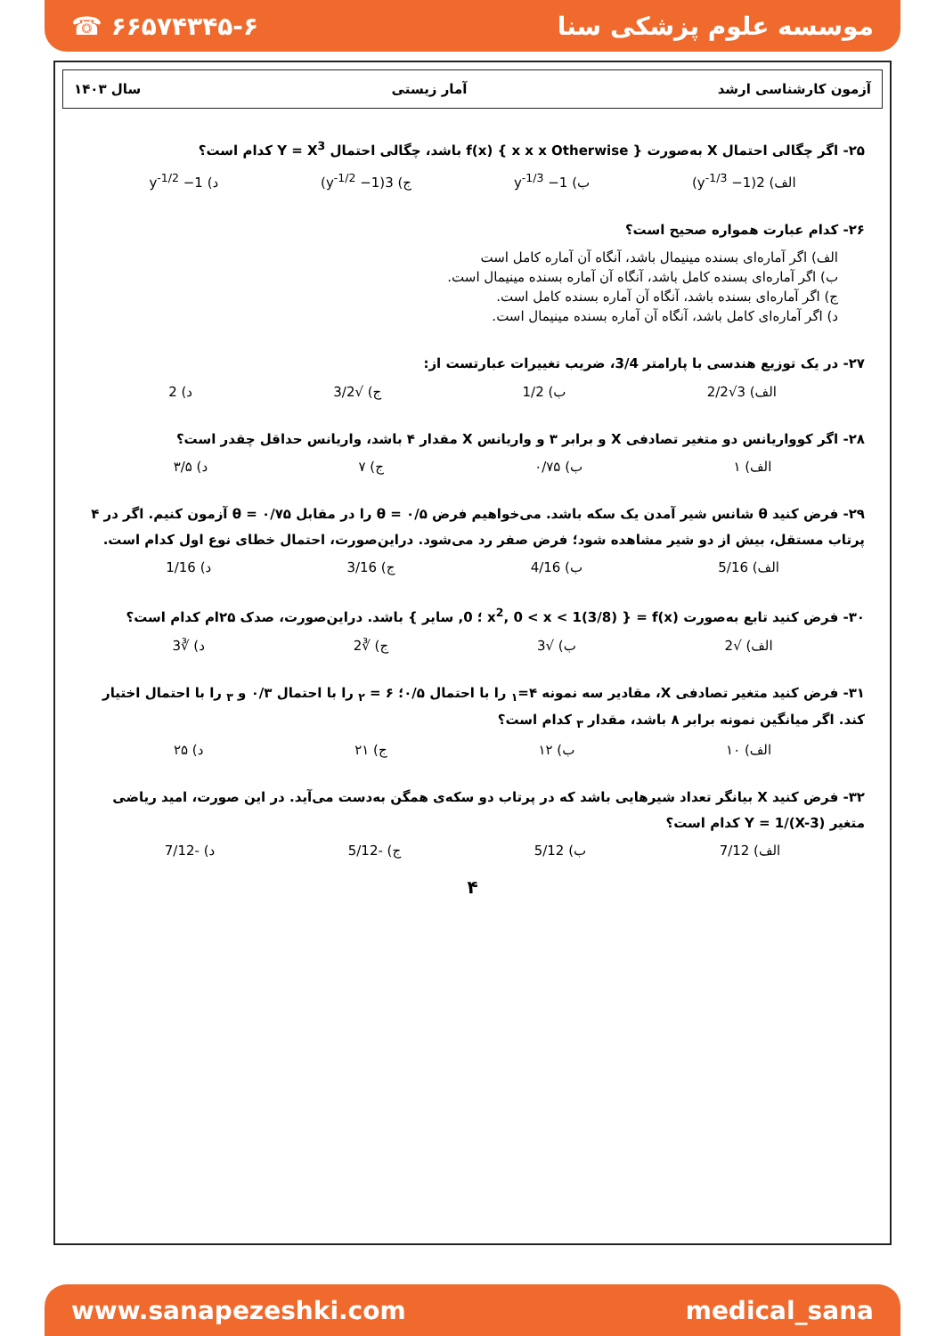☎ ۶۶۵۷۴۳۴۵-۶ موسسه علوم پزشکی سنا
آزمون کارشناسی ارشد آمار زیستی سال ۱۴۰۳
۲۵- اگر چگالی احتمال X به‌صورت { x x x Otherwise } f(x) باشد، چگالی احتمال Y = X<sup>3</sup> کدام است؟
الف) 2(y<sup>-1/3</sup> −1) ب) y<sup>-1/3</sup> −1 ج) 3(y<sup>-1/2</sup> −1) د) y<sup>-1/2</sup> −1
۲۶- کدام عبارت همواره صحیح است؟
الف) اگر آماره‌ای بسنده مینیمال باشد، آنگاه آن آماره کامل است
ب) اگر آماره‌ای بسنده کامل باشد، آنگاه آن آماره بسنده مینیمال است.
ج) اگر آماره‌ای بسنده باشد، آنگاه آن آماره بسنده کامل است.
د) اگر آماره‌ای کامل باشد، آنگاه آن آماره بسنده مینیمال است.
۲۷- در یک توزیع هندسی با پارامتر 3/4، ضریب تغییرات عبارتست از:
الف) 3√2/2 ب) 1/2 ج) √3/2 د) 2
۲۸- اگر کوواریانس دو متغیر تصادفی X و برابر ۳ و واریانس X مقدار ۴ باشد، واریانس حداقل چقدر است؟
الف) ۱ ب) ۰/۷۵ ج) ۷ د) ۳/۵
۲۹- فرض کنید θ شانس شیر آمدن یک سکه باشد. می‌خواهیم فرض θ = ۰/۵ را در مقابل θ = ۰/۷۵ آزمون کنیم. اگر در ۴ پرتاب مستقل، بیش از دو شیر مشاهده شود؛ فرض صفر رد می‌شود. دراین‌صورت، احتمال خطای نوع اول کدام است.
الف) 5/16 ب) 4/16 ج) 3/16 د) 1/16
۳۰- فرض کنید تابع به‌صورت f(x) = { (3/8)x<sup>2</sup>, 0 < x < 1 ؛ 0, سایر } باشد. دراین‌صورت، صدک ۲۵ام کدام است؟
الف) √2 ب) √3 ج) ∛2 د) ∛3
۳۱- فرض کنید متغیر تصادفی X، مقادیر سه نمونه ۴=<sub>۱</sub> را با احتمال ۰/۵؛ ۶ = <sub>۲</sub> را با احتمال ۰/۳ و <sub>۳</sub> را با احتمال اختیار کند. اگر میانگین نمونه برابر ۸ باشد، مقدار <sub>۳</sub> کدام است؟
الف) ۱۰ ب) ۱۲ ج) ۲۱ د) ۲۵
۳۲- فرض کنید X بیانگر تعداد شیرهایی باشد که در پرتاب دو سکه‌ی همگن به‌دست می‌آید. در این صورت، امید ریاضی متغیر Y = 1/(X-3) کدام است؟
الف) 7/12 ب) 5/12 ج) -5/12 د) -7/12
۴
www.sanapezeshki.com medical_sana